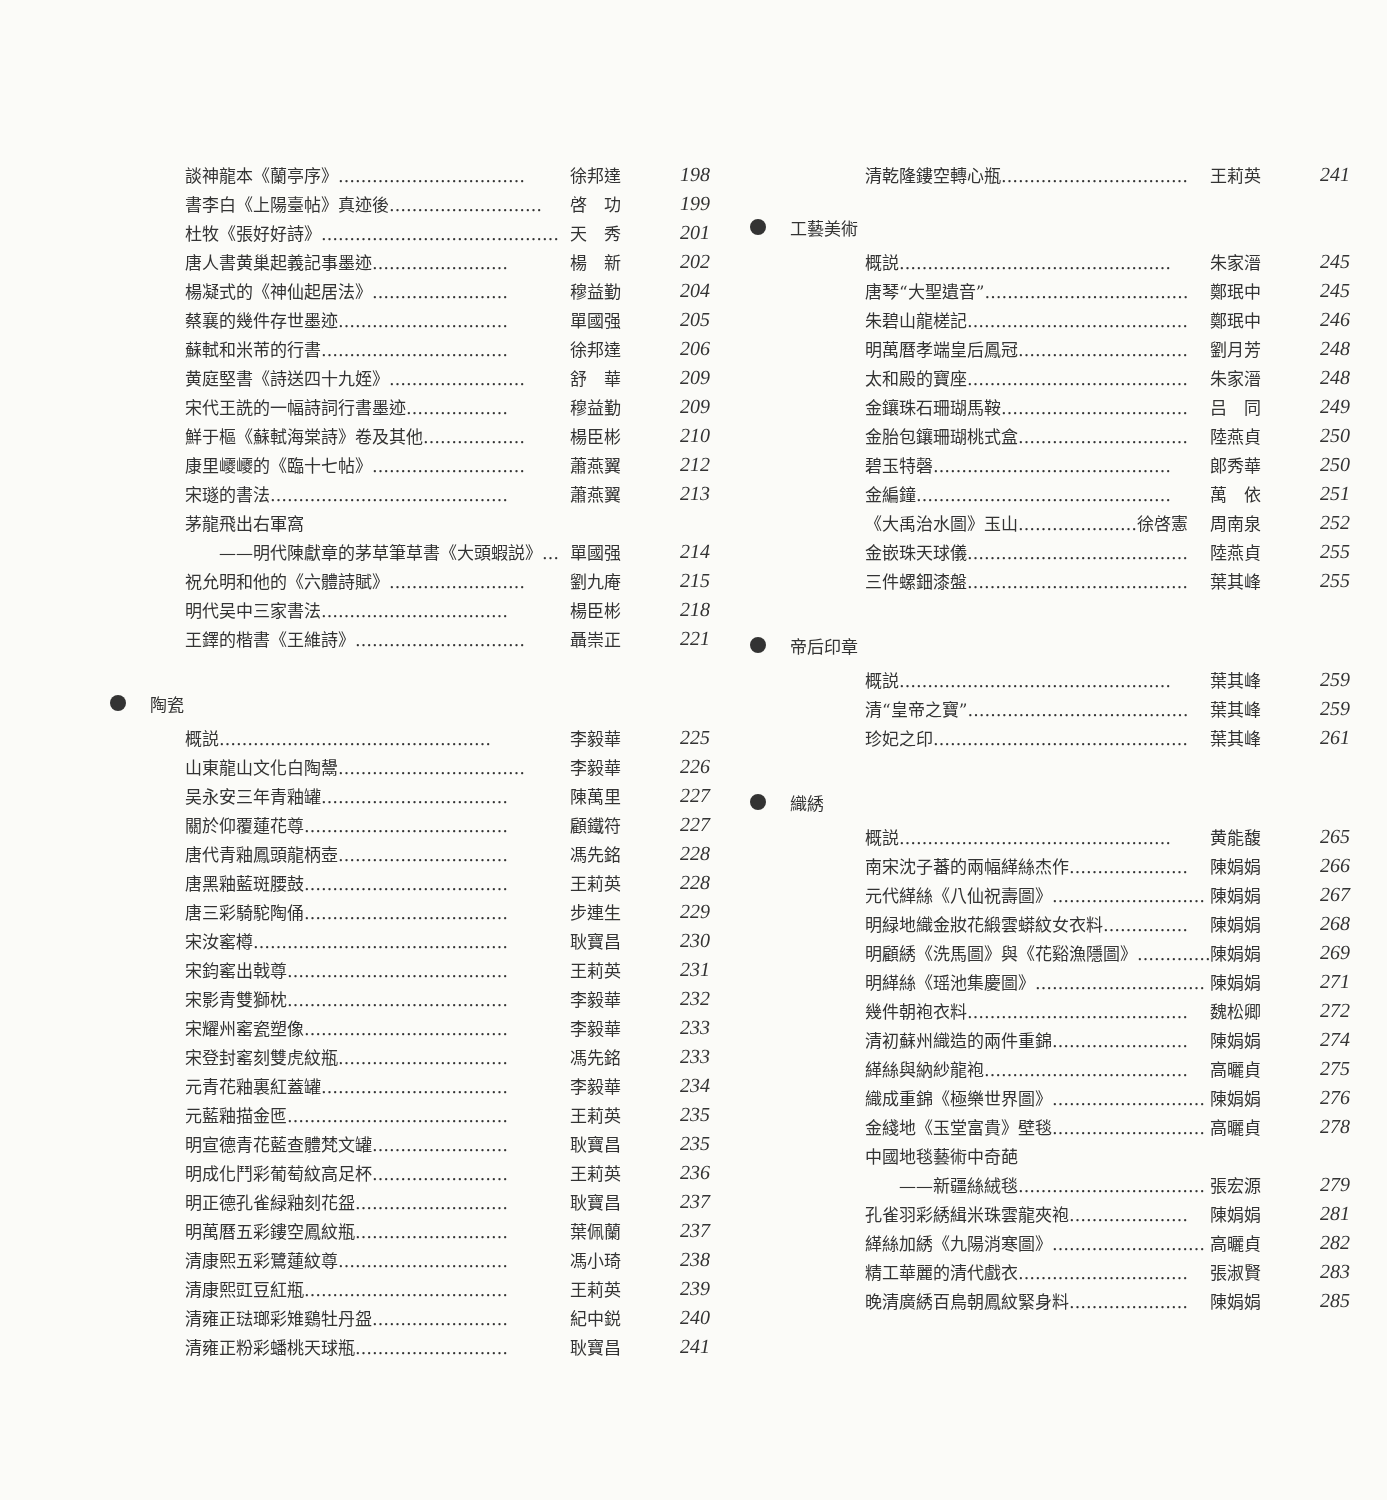談神龍本《蘭亭序》…………………………… 徐邦達 198
書李白《上陽臺帖》真迹後……………………… 啓　功 199
杜牧《張好好詩》…………………………………… 天　秀 201
唐人書黄巢起義記事墨迹…………………… 楊　新 202
楊凝式的《神仙起居法》…………………… 穆益勤 204
蔡襄的幾件存世墨迹………………………… 單國强 205
蘇軾和米芾的行書…………………………… 徐邦達 206
黄庭堅書《詩送四十九姪》…………………… 舒　華 209
宋代王詵的一幅詩詞行書墨迹……………… 穆益勤 209
鮮于樞《蘇軾海棠詩》卷及其他……………… 楊臣彬 210
康里巎巎的《臨十七帖》……………………… 蕭燕翼 212
宋璲的書法…………………………………… 蕭燕翼 213
茅龍飛出右軍窩
　　——明代陳獻章的茅草筆草書《大頭蝦説》… 單國强 214
祝允明和他的《六體詩賦》…………………… 劉九庵 215
明代吴中三家書法…………………………… 楊臣彬 218
王鐸的楷書《王維詩》………………………… 聶崇正 221
陶瓷
概説………………………………………… 李毅華 225
山東龍山文化白陶鬹…………………………… 李毅華 226
吴永安三年青釉罐…………………………… 陳萬里 227
關於仰覆蓮花尊……………………………… 顧鐵符 227
唐代青釉鳳頭龍柄壺………………………… 馮先銘 228
唐黑釉藍斑腰鼓……………………………… 王莉英 228
唐三彩騎駝陶俑……………………………… 步連生 229
宋汝窰樽……………………………………… 耿寶昌 230
宋鈞窰出戟尊………………………………… 王莉英 231
宋影青雙獅枕………………………………… 李毅華 232
宋耀州窰瓷塑像……………………………… 李毅華 233
宋登封窰刻雙虎紋瓶………………………… 馮先銘 233
元青花釉裏紅蓋罐…………………………… 李毅華 234
元藍釉描金匜………………………………… 王莉英 235
明宣德青花藍查體梵文罐…………………… 耿寶昌 235
明成化鬥彩葡萄紋高足杯…………………… 王莉英 236
明正德孔雀緑釉刻花盌……………………… 耿寶昌 237
明萬曆五彩鏤空鳳紋瓶……………………… 葉佩蘭 237
清康熙五彩鷺蓮紋尊………………………… 馮小琦 238
清康熙豇豆紅瓶……………………………… 王莉英 239
清雍正琺瑯彩雉鷄牡丹盌…………………… 紀中鋭 240
清雍正粉彩蟠桃天球瓶……………………… 耿寶昌 241
清乾隆鏤空轉心瓶…………………………… 王莉英 241
工藝美術
概説………………………………………… 朱家溍 245
唐琴“大聖遺音”……………………………… 鄭珉中 245
朱碧山龍槎記………………………………… 鄭珉中 246
明萬曆孝端皇后鳳冠………………………… 劉月芳 248
太和殿的寶座………………………………… 朱家溍 248
金鑲珠石珊瑚馬鞍…………………………… 吕　同 249
金胎包鑲珊瑚桃式盒………………………… 陸燕貞 250
碧玉特磬…………………………………… 郎秀華 250
金編鐘……………………………………… 萬　依 251
《大禹治水圖》玉山…………………徐啓憲 周南泉 252
金嵌珠天球儀………………………………… 陸燕貞 255
三件螺鈿漆盤………………………………… 葉其峰 255
帝后印章
概説………………………………………… 葉其峰 259
清“皇帝之寶”………………………………… 葉其峰 259
珍妃之印……………………………………… 葉其峰 261
織綉
概説………………………………………… 黄能馥 265
南宋沈子蕃的兩幅緙絲杰作………………… 陳娟娟 266
元代緙絲《八仙祝壽圖》……………………… 陳娟娟 267
明緑地織金妝花緞雲蟒紋女衣料…………… 陳娟娟 268
明顧綉《洗馬圖》與《花谿漁隱圖》…………… 陳娟娟 269
明緙絲《瑶池集慶圖》………………………… 陳娟娟 271
幾件朝袍衣料………………………………… 魏松卿 272
清初蘇州織造的兩件重錦…………………… 陳娟娟 274
緙絲與納紗龍袍……………………………… 高曬貞 275
織成重錦《極樂世界圖》……………………… 陳娟娟 276
金綫地《玉堂富貴》壁毯……………………… 高曬貞 278
中國地毯藝術中奇葩
　　——新疆絲絨毯…………………………… 張宏源 279
孔雀羽彩綉緝米珠雲龍夾袍………………… 陳娟娟 281
緙絲加綉《九陽消寒圖》……………………… 高曬貞 282
精工華麗的清代戲衣………………………… 張淑賢 283
晚清廣綉百鳥朝鳳紋緊身料………………… 陳娟娟 285